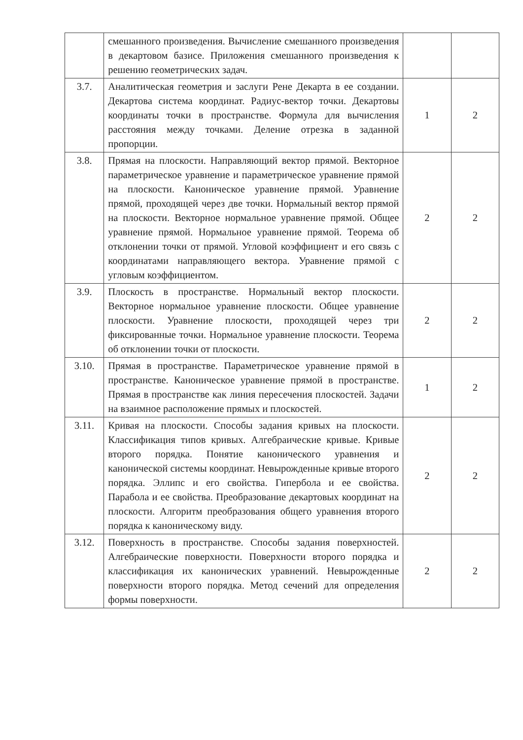| | смешанного произведения. Вычисление смешанного произведения в декартовом базисе. Приложения смешанного произведения к решению геометрических задач. | | |
| 3.7. | Аналитическая геометрия и заслуги Рене Декарта в ее создании. Декартова система координат. Радиус-вектор точки. Декартовы координаты точки в пространстве. Формула для вычисления расстояния между точками. Деление отрезка в заданной пропорции. | 1 | 2 |
| 3.8. | Прямая на плоскости. Направляющий вектор прямой. Векторное параметрическое уравнение и параметрическое уравнение прямой на плоскости. Каноническое уравнение прямой. Уравнение прямой, проходящей через две точки. Нормальный вектор прямой на плоскости. Векторное нормальное уравнение прямой. Общее уравнение прямой. Нормальное уравнение прямой. Теорема об отклонении точки от прямой. Угловой коэффициент и его связь с координатами направляющего вектора. Уравнение прямой с угловым коэффициентом. | 2 | 2 |
| 3.9. | Плоскость в пространстве. Нормальный вектор плоскости. Векторное нормальное уравнение плоскости. Общее уравнение плоскости. Уравнение плоскости, проходящей через три фиксированные точки. Нормальное уравнение плоскости. Теорема об отклонении точки от плоскости. | 2 | 2 |
| 3.10. | Прямая в пространстве. Параметрическое уравнение прямой в пространстве. Каноническое уравнение прямой в пространстве. Прямая в пространстве как линия пересечения плоскостей. Задачи на взаимное расположение прямых и плоскостей. | 1 | 2 |
| 3.11. | Кривая на плоскости. Способы задания кривых на плоскости. Классификация типов кривых. Алгебраические кривые. Кривые второго порядка. Понятие канонического уравнения и канонической системы координат. Невырожденные кривые второго порядка. Эллипс и его свойства. Гипербола и ее свойства. Парабола и ее свойства. Преобразование декартовых координат на плоскости. Алгоритм преобразования общего уравнения второго порядка к каноническому виду. | 2 | 2 |
| 3.12. | Поверхность в пространстве. Способы задания поверхностей. Алгебраические поверхности. Поверхности второго порядка и классификация их канонических уравнений. Невырожденные поверхности второго порядка. Метод сечений для определения формы поверхности. | 2 | 2 |